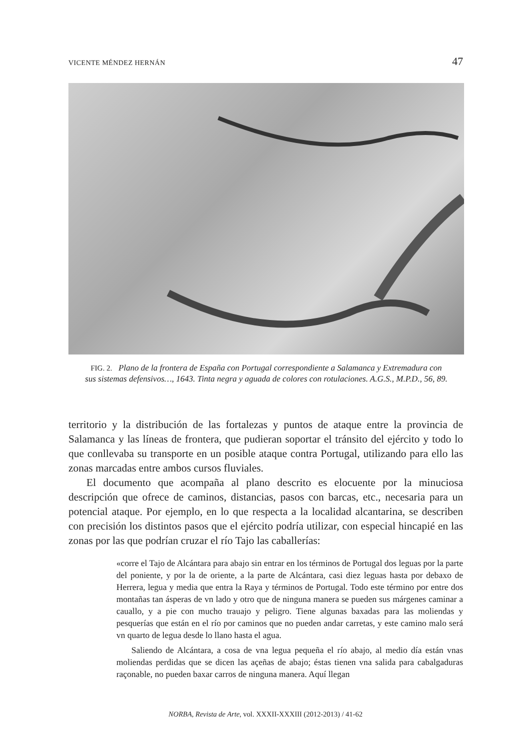VICENTE MÉNDEZ HERNÁN 47
FIG. 2. Plano de la frontera de España con Portugal correspondiente a Salamanca y Extremadura con sus sistemas defensivos…, 1643. Tinta negra y aguada de colores con rotulaciones. A.G.S., M.P.D., 56, 89.
territorio y la distribución de las fortalezas y puntos de ataque entre la provincia de Salamanca y las líneas de frontera, que pudieran soportar el tránsito del ejército y todo lo que conllevaba su transporte en un posible ataque contra Portugal, utilizando para ello las zonas marcadas entre ambos cursos fluviales.
El documento que acompaña al plano descrito es elocuente por la minuciosa descripción que ofrece de caminos, distancias, pasos con barcas, etc., necesaria para un potencial ataque. Por ejemplo, en lo que respecta a la localidad alcantarina, se describen con precisión los distintos pasos que el ejército podría utilizar, con especial hincapié en las zonas por las que podrían cruzar el río Tajo las caballerías:
«corre el Tajo de Alcántara para abajo sin entrar en los términos de Portugal dos leguas por la parte del poniente, y por la de oriente, a la parte de Alcántara, casi diez leguas hasta por debaxo de Herrera, legua y media que entra la Raya y términos de Portugal. Todo este término por entre dos montañas tan ásperas de vn lado y otro que de ninguna manera se pueden sus márgenes caminar a cauallo, y a pie con mucho trauajo y peligro. Tiene algunas baxadas para las moliendas y pesquerías que están en el río por caminos que no pueden andar carretas, y este camino malo será vn quarto de legua desde lo llano hasta el agua.
Saliendo de Alcántara, a cosa de vna legua pequeña el río abajo, al medio día están vnas moliendas perdidas que se dicen las açeñas de abajo; éstas tienen vna salida para cabalgaduras raçonable, no pueden baxar carros de ninguna manera. Aquí llegan
NORBA, Revista de Arte, vol. XXXII-XXXIII (2012-2013) / 41-62